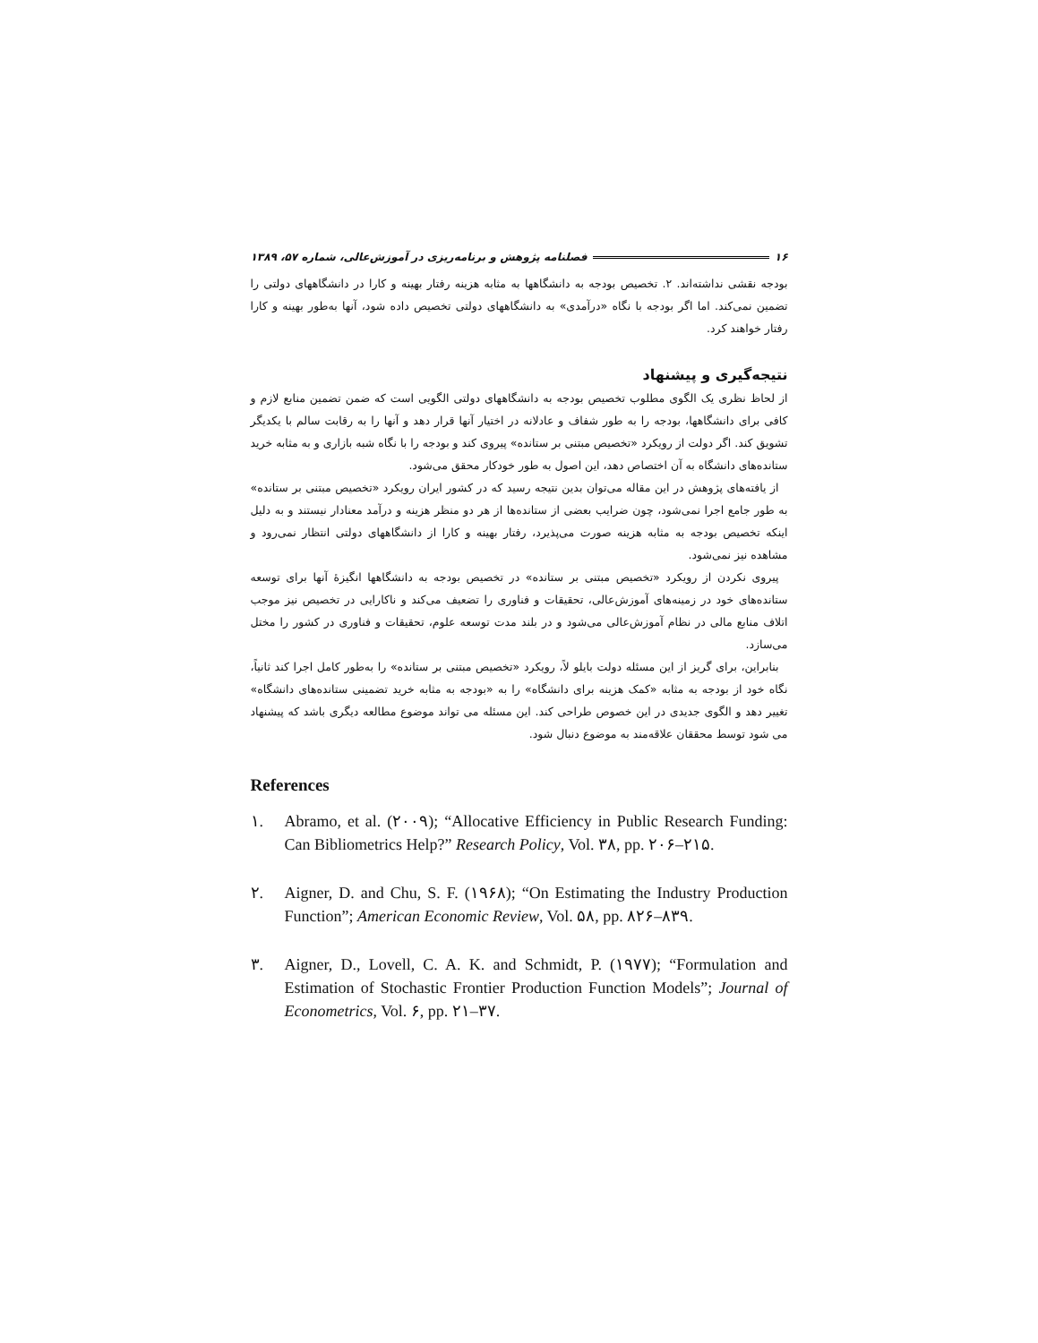۱۶ فصلنامه پژوهش و برنامه‌ریزی در آموزش‌عالی، شماره ۵۷، ۱۳۸۹
بودجه نقشی نداشته‌اند. ۲. تخصیص بودجه به دانشگاهها به مثابه هزینه رفتار بهینه و کارا در دانشگاههای دولتی را تضمین نمی‌کند. اما اگر بودجه با نگاه «درآمدی» به دانشگاههای دولتی تخصیص داده شود، آنها به‌طور بهینه و کارا رفتار خواهند کرد.
نتیجه‌گیری و پیشنهاد
از لحاظ نظری یک الگوی مطلوب تخصیص بودجه به دانشگاههای دولتی الگویی است که ضمن تضمین منابع لازم و کافی برای دانشگاهها، بودجه را به طور شفاف و عادلانه در اختیار آنها قرار دهد و آنها را به رقابت سالم با یکدیگر تشویق کند. اگر دولت از رویکرد «تخصیص مبتنی بر ستانده» پیروی کند و بودجه را با نگاه شبه بازاری و به مثابه خرید ستانده‌های دانشگاه به آن اختصاص دهد، این اصول به طور خودکار محقق می‌شود.
از یافته‌های پژوهش در این مقاله می‌توان بدین نتیجه رسید که در کشور ایران رویکرد «تخصیص مبتنی بر ستانده» به طور جامع اجرا نمی‌شود، چون ضرایب بعضی از ستانده‌ها از هر دو منظر هزینه و درآمد معنادار نیستند و به دلیل اینکه تخصیص بودجه به مثابه هزینه صورت می‌پذیرد، رفتار بهینه و کارا از دانشگاههای دولتی انتظار نمی‌رود و مشاهده نیز نمی‌شود.
پیروی نکردن از رویکرد «تخصیص مبتنی بر ستانده» در تخصیص بودجه به دانشگاهها انگیزهٔ آنها برای توسعه ستانده‌های خود در زمینه‌های آموزش‌عالی، تحقیقات و فناوری را تضعیف می‌کند و ناکارایی در تخصیص نیز موجب اتلاف منابع مالی در نظام آموزش‌عالی می‌شود و در بلند مدت توسعه علوم، تحقیقات و فناوری در کشور را مختل می‌سازد.
بنابراین، برای گریز از این مسئله دولت بایلو لاً، رویکرد «تخصیص مبتنی بر ستانده» را به‌طور کامل اجرا کند ثانیاً، نگاه خود از بودجه به مثابه «کمک هزینه برای دانشگاه» را به «بودجه به مثابه خرید تضمینی ستانده‌های دانشگاه» تغییر دهد و الگوی جدیدی در این خصوص طراحی کند. این مسئله می تواند موضوع مطالعه دیگری باشد که پیشنهاد می شود توسط محققان علاقه‌مند به موضوع دنبال شود.
References
۱. Abramo, et al. (۲۰۰۹); “Allocative Efficiency in Public Research Funding: Can Bibliometrics Help?” Research Policy, Vol. ۳۸, pp. ۲۰۶–۲۱۵.
۲. Aigner, D. and Chu, S. F. (۱۹۶۸); “On Estimating the Industry Production Function”; American Economic Review, Vol. ۵۸, pp. ۸۲۶–۸۳۹.
۳. Aigner, D., Lovell, C. A. K. and Schmidt, P. (۱۹۷۷); “Formulation and Estimation of Stochastic Frontier Production Function Models”; Journal of Econometrics, Vol. ۶, pp. ۲۱–۳۷.